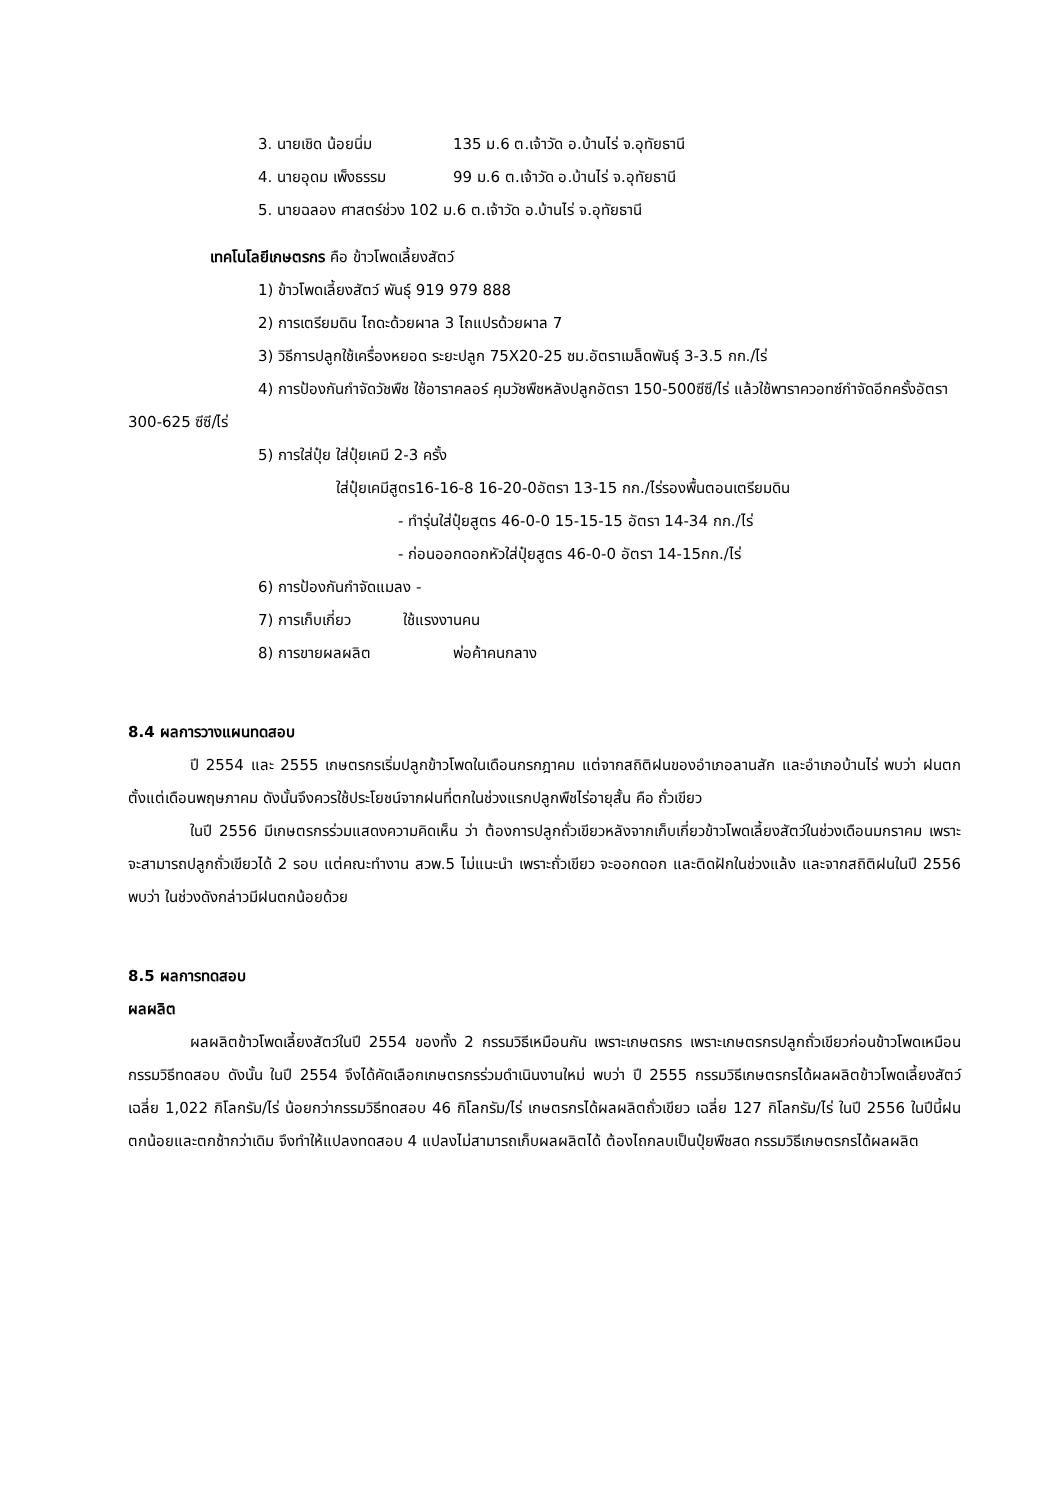3. นายเชิด น้อยนิ่ม 135 ม.6 ต.เจ้าวัด อ.บ้านไร่ จ.อุทัยธานี
4. นายอุดม เพ็งธรรม 99 ม.6 ต.เจ้าวัด อ.บ้านไร่ จ.อุทัยธานี
5. นายฉลอง ศาสตร์ช่วง 102 ม.6 ต.เจ้าวัด อ.บ้านไร่ จ.อุทัยธานี
เทคโนโลยีเกษตรกร คือ ข้าวโพดเลี้ยงสัตว์
1) ข้าวโพดเลี้ยงสัตว์ พันธุ์ 919 979 888
2) การเตรียมดิน ไถดะด้วยผาล 3 ไถแปรด้วยผาล 7
3) วิธีการปลูกใช้เครื่องหยอด ระยะปลูก 75X20-25 ซม.อัตราเมล็ดพันธุ์ 3-3.5 กก./ไร่
4) การป้องกันกำจัดวัชพืช ใช้อาราคลอร์ คุมวัชพืชหลังปลูกอัตรา 150-500ซีซี/ไร่ แล้วใช้พาราควอทซ์กำจัดอีกครั้งอัตรา 300-625 ซีซี/ไร่
5) การใส่ปุ๋ย ใส่ปุ๋ยเคมี 2-3 ครั้ง
ใส่ปุ๋ยเคมีสูตร16-16-8 16-20-0อัตรา 13-15 กก./ไร่รองพื้นตอนเตรียมดิน
- ทำรุ่นใส่ปุ๋ยสูตร 46-0-0 15-15-15 อัตรา 14-34 กก./ไร่
- ก่อนออกดอกหัวใส่ปุ๋ยสูตร 46-0-0 อัตรา 14-15กก./ไร่
6) การป้องกันกำจัดแมลง -
7) การเก็บเกี่ยว ใช้แรงงานคน
8) การขายผลผลิต พ่อค้าคนกลาง
8.4 ผลการวางแผนทดสอบ
ปี 2554 และ 2555 เกษตรกรเริ่มปลูกข้าวโพดในเดือนกรกฎาคม แต่จากสถิติฝนของอำเภอลานสัก และอำเภอบ้านไร่ พบว่า ฝนตกตั้งแต่เดือนพฤษภาคม ดังนั้นจึงควรใช้ประโยชน์จากฝนที่ตกในช่วงแรกปลูกพืชไร่อายุสั้น คือ ถั่วเขียว
ในปี 2556 มีเกษตรกรร่วมแสดงความคิดเห็น ว่า ต้องการปลูกถั่วเขียวหลังจากเก็บเกี่ยวข้าวโพดเลี้ยงสัตว์ในช่วงเดือนมกราคม เพราะจะสามารถปลูกถั่วเขียวได้ 2 รอบ แต่คณะทำงาน สวพ.5 ไม่แนะนำ เพราะถั่วเขียว จะออกดอก และติดฝักในช่วงแล้ง และจากสถิติฝนในปี 2556 พบว่า ในช่วงดังกล่าวมีฝนตกน้อยด้วย
8.5 ผลการทดสอบ
ผลผลิต
ผลผลิตข้าวโพดเลี้ยงสัตว์ในปี 2554 ของทั้ง 2 กรรมวิธีเหมือนกัน เพราะเกษตรกร เพราะเกษตรกรปลูกถั่วเขียวก่อนข้าวโพดเหมือนกรรมวิธีทดสอบ ดังนั้น ในปี 2554 จึงได้คัดเลือกเกษตรกรร่วมดำเนินงานใหม่ พบว่า ปี 2555 กรรมวิธีเกษตรกรได้ผลผลิตข้าวโพดเลี้ยงสัตว์เฉลี่ย 1,022 กิโลกรัม/ไร่ น้อยกว่ากรรมวิธีทดสอบ 46 กิโลกรัม/ไร่ เกษตรกรได้ผลผลิตถั่วเขียว เฉลี่ย 127 กิโลกรัม/ไร่ ในปี 2556 ในปีนี้ฝนตกน้อยและตกช้ากว่าเดิม จึงทำให้แปลงทดสอบ 4 แปลงไม่สามารถเก็บผลผลิตได้ ต้องไถกลบเป็นปุ๋ยพืชสด กรรมวิธีเกษตรกรได้ผลผลิต